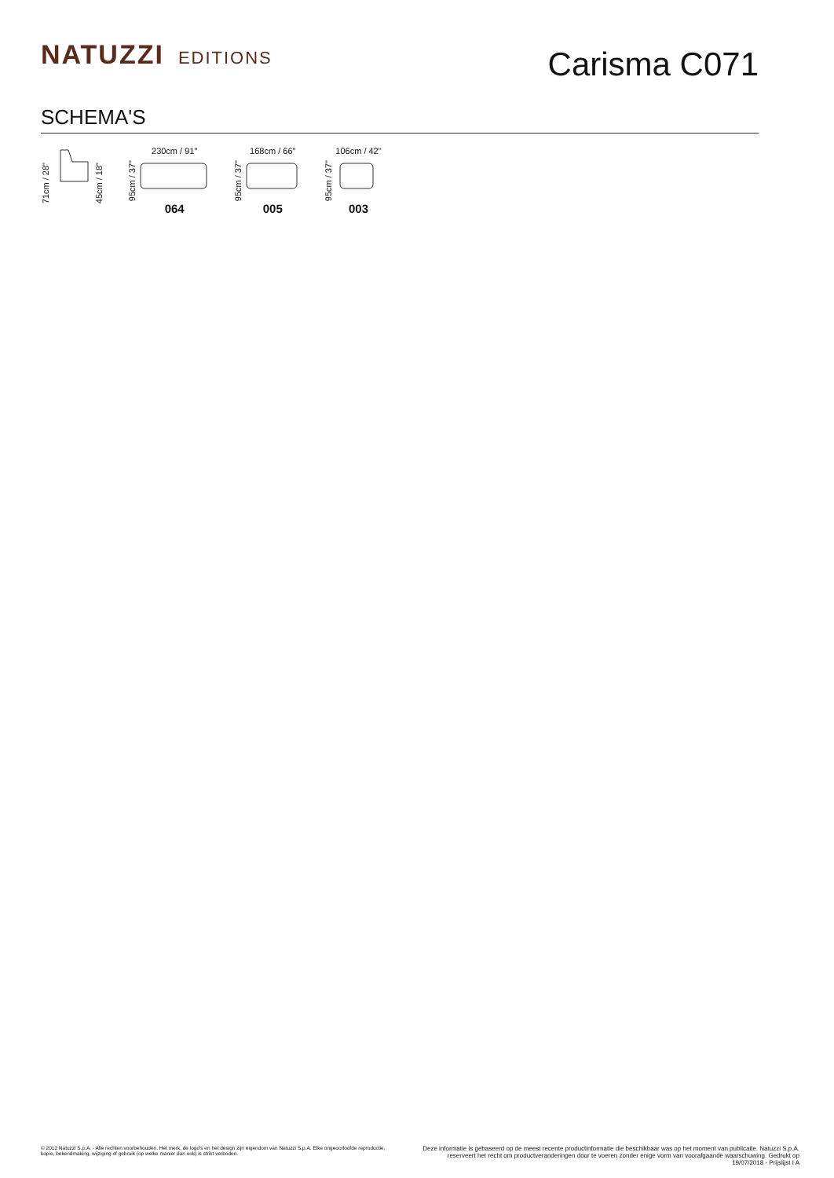NATUZZI EDITIONS
Carisma C071
SCHEMA'S
71cm / 28" 45cm / 18"
95cm / 37"
230cm / 91"
064
95cm / 37"
168cm / 66"
005
95cm / 37"
106cm / 42"
003
© 2012 Natuzzi S.p.A. - Alle rechten voorbehouden. Het merk, de logo's en het design zijn eigendom van Natuzzi S.p.A. Elke ongeoorloofde reproductie, kopie, bekendmaking, wijziging of gebruik (op welke manier dan ook) is strikt verboden.
Deze informatie is gebaseerd op de meest recente productinformatie die beschikbaar was op het moment van publicatie. Natuzzi S.p.A. reserveert het recht om productveranderingen door te voeren zonder enige vorm van voorafgaande waarschuwing. Gedrukt op 19/07/2018 - Prijslijst I A